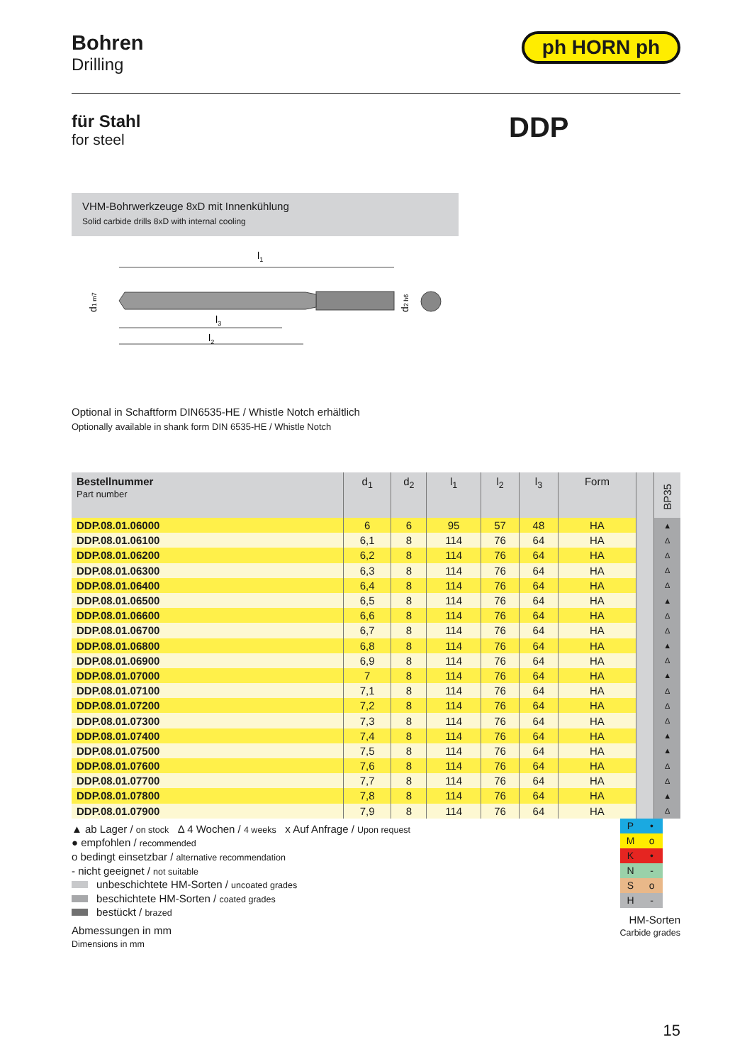Bohren
Drilling
ph HORN ph
für Stahl
for steel
DDP
VHM-Bohrwerkzeuge 8xD mit Innenkühlung
Solid carbide drills 8xD with internal cooling
l1
l3
l2
d1 m7
d2 h6
Optional in Schaftform DIN6535-HE / Whistle Notch erhältlich
Optionally available in shank form DIN 6535-HE / Whistle Notch
| Bestellnummer Part number | d<sub>1</sub> | d<sub>2</sub> | l<sub>1</sub> | l<sub>2</sub> | l<sub>3</sub> | Form | | BP35 |
| --- | --- | --- | --- | --- | --- | --- | --- | --- |
| DDP.08.01.06000 | 6 | 6 | 95 | 57 | 48 | HA | | ▲ |
| DDP.08.01.06100 | 6,1 | 8 | 114 | 76 | 64 | HA | | Δ |
| DDP.08.01.06200 | 6,2 | 8 | 114 | 76 | 64 | HA | | Δ |
| DDP.08.01.06300 | 6,3 | 8 | 114 | 76 | 64 | HA | | Δ |
| DDP.08.01.06400 | 6,4 | 8 | 114 | 76 | 64 | HA | | Δ |
| DDP.08.01.06500 | 6,5 | 8 | 114 | 76 | 64 | HA | | ▲ |
| DDP.08.01.06600 | 6,6 | 8 | 114 | 76 | 64 | HA | | Δ |
| DDP.08.01.06700 | 6,7 | 8 | 114 | 76 | 64 | HA | | Δ |
| DDP.08.01.06800 | 6,8 | 8 | 114 | 76 | 64 | HA | | ▲ |
| DDP.08.01.06900 | 6,9 | 8 | 114 | 76 | 64 | HA | | Δ |
| DDP.08.01.07000 | 7 | 8 | 114 | 76 | 64 | HA | | ▲ |
| DDP.08.01.07100 | 7,1 | 8 | 114 | 76 | 64 | HA | | Δ |
| DDP.08.01.07200 | 7,2 | 8 | 114 | 76 | 64 | HA | | Δ |
| DDP.08.01.07300 | 7,3 | 8 | 114 | 76 | 64 | HA | | Δ |
| DDP.08.01.07400 | 7,4 | 8 | 114 | 76 | 64 | HA | | ▲ |
| DDP.08.01.07500 | 7,5 | 8 | 114 | 76 | 64 | HA | | ▲ |
| DDP.08.01.07600 | 7,6 | 8 | 114 | 76 | 64 | HA | | Δ |
| DDP.08.01.07700 | 7,7 | 8 | 114 | 76 | 64 | HA | | Δ |
| DDP.08.01.07800 | 7,8 | 8 | 114 | 76 | 64 | HA | | ▲ |
| DDP.08.01.07900 | 7,9 | 8 | 114 | 76 | 64 | HA | | Δ |
▲ ab Lager / on stock Δ 4 Wochen / 4 weeks x Auf Anfrage / Upon request
● empfohlen / recommended
o bedingt einsetzbar / alternative recommendation
- nicht geeignet / not suitable
unbeschichtete HM-Sorten / uncoated grades
beschichtete HM-Sorten / coated grades
bestückt / brazed
Abmessungen in mm
Dimensions in mm
| P | • |
| M | o |
| K | • |
| N | - |
| S | o |
| H | - |
HM-Sorten
Carbide grades
15